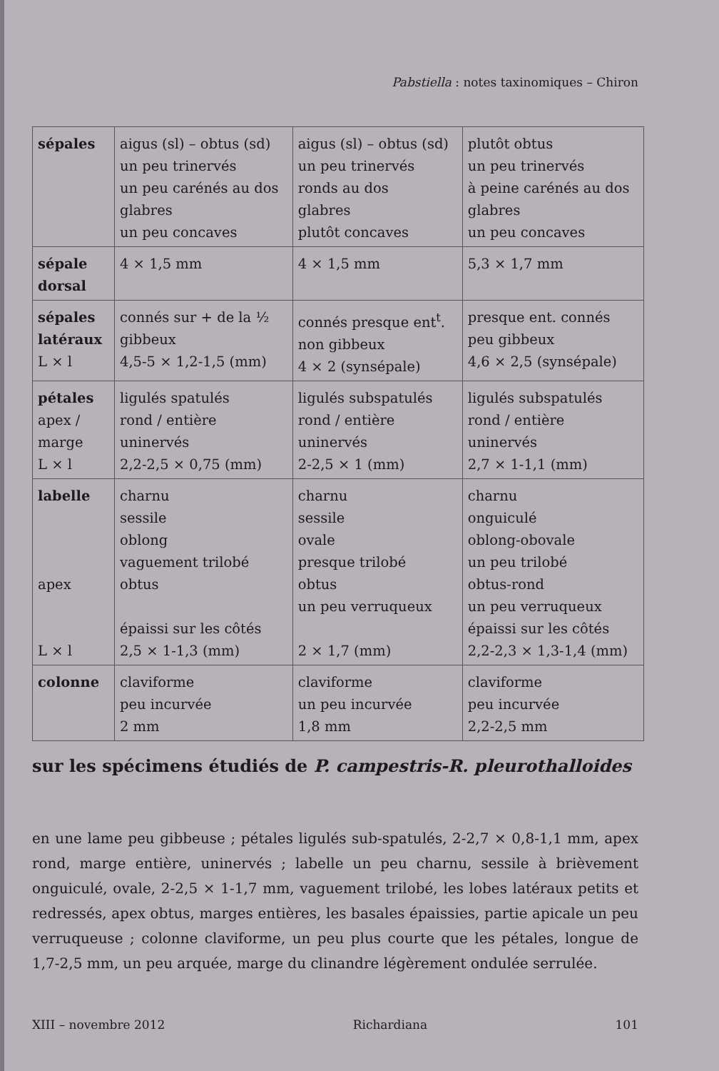Pabstiella : notes taxinomiques – Chiron
| sépales | aigus (sl) – obtus (sd) un peu trinervés un peu carénés au dos glabres un peu concaves | aigus (sl) – obtus (sd) un peu trinervés ronds au dos glabres plutôt concaves | plutôt obtus un peu trinervés à peine carénés au dos glabres un peu concaves |
| sépale dorsal | 4 × 1,5 mm | 4 × 1,5 mm | 5,3 × 1,7 mm |
| sépales latéraux L × l | connés sur + de la ½ gibbeux 4,5-5 × 1,2-1,5 (mm) | connés presque ent<sup>t</sup>. non gibbeux 4 × 2 (synsépale) | presque ent. connés peu gibbeux 4,6 × 2,5 (synsépale) |
| pétales apex / marge L × l | ligulés spatulés rond / entière uninervés 2,2-2,5 × 0,75 (mm) | ligulés subspatulés rond / entière uninervés 2-2,5 × 1 (mm) | ligulés subspatulés rond / entière uninervés 2,7 × 1-1,1 (mm) |
| labelle apex L × l | charnu sessile oblong vaguement trilobé obtus épaissi sur les côtés 2,5 × 1-1,3 (mm) | charnu sessile ovale presque trilobé obtus un peu verruqueux 2 × 1,7 (mm) | charnu onguiculé oblong-obovale un peu trilobé obtus-rond un peu verruqueux épaissi sur les côtés 2,2-2,3 × 1,3-1,4 (mm) |
| colonne | claviforme peu incurvée 2 mm | claviforme un peu incurvée 1,8 mm | claviforme peu incurvée 2,2-2,5 mm |
sur les spécimens étudiés de P. campestris-R. pleurothalloides
en une lame peu gibbeuse ; pétales ligulés sub-spatulés, 2-2,7 × 0,8-1,1 mm, apex rond, marge entière, uninervés ; labelle un peu charnu, sessile à brièvement onguiculé, ovale, 2-2,5 × 1-1,7 mm, vaguement trilobé, les lobes latéraux petits et redressés, apex obtus, marges entières, les basales épaissies, partie apicale un peu verruqueuse ; colonne claviforme, un peu plus courte que les pétales, longue de 1,7-2,5 mm, un peu arquée, marge du clinandre légèrement ondulée serrulée.
XIII – novembre 2012 Richardiana 101